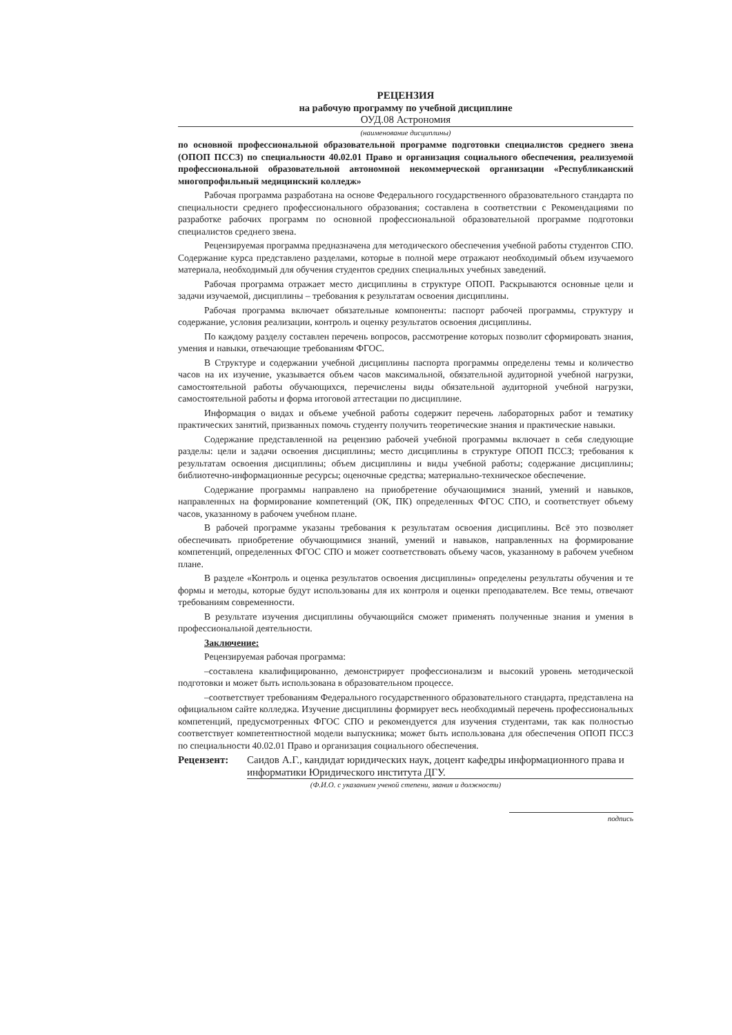РЕЦЕНЗИЯ
на рабочую программу по учебной дисциплине
ОУД.08 Астрономия
(наименование дисциплины)
по основной профессиональной образовательной программе подготовки специалистов среднего звена (ОПОП ПССЗ) по специальности 40.02.01 Право и организация социального обеспечения, реализуемой профессиональной образовательной автономной некоммерческой организации «Республиканский многопрофильный медицинский колледж»
Рабочая программа разработана на основе Федерального государственного образовательного стандарта по специальности среднего профессионального образования; составлена в соответствии с Рекомендациями по разработке рабочих программ по основной профессиональной образовательной программе подготовки специалистов среднего звена.
Рецензируемая программа предназначена для методического обеспечения учебной работы студентов СПО. Содержание курса представлено разделами, которые в полной мере отражают необходимый объем изучаемого материала, необходимый для обучения студентов средних специальных учебных заведений.
Рабочая программа отражает место дисциплины в структуре ОПОП. Раскрываются основные цели и задачи изучаемой, дисциплины – требования к результатам освоения дисциплины.
Рабочая программа включает обязательные компоненты: паспорт рабочей программы, структуру и содержание, условия реализации, контроль и оценку результатов освоения дисциплины.
По каждому разделу составлен перечень вопросов, рассмотрение которых позволит сформировать знания, умения и навыки, отвечающие требованиям ФГОС.
В Структуре и содержании учебной дисциплины паспорта программы определены темы и количество часов на их изучение, указывается объем часов максимальной, обязательной аудиторной учебной нагрузки, самостоятельной работы обучающихся, перечислены виды обязательной аудиторной учебной нагрузки, самостоятельной работы и форма итоговой аттестации по дисциплине.
Информация о видах и объеме учебной работы содержит перечень лабораторных работ и тематику практических занятий, призванных помочь студенту получить теоретические знания и практические навыки.
Содержание представленной на рецензию рабочей учебной программы включает в себя следующие разделы: цели и задачи освоения дисциплины; место дисциплины в структуре ОПОП ПССЗ; требования к результатам освоения дисциплины; объем дисциплины и виды учебной работы; содержание дисциплины; библиотечно-информационные ресурсы; оценочные средства; материально-техническое обеспечение.
Содержание программы направлено на приобретение обучающимися знаний, умений и навыков, направленных на формирование компетенций (ОК, ПК) определенных ФГОС СПО, и соответствует объему часов, указанному в рабочем учебном плане.
В рабочей программе указаны требования к результатам освоения дисциплины. Всё это позволяет обеспечивать приобретение обучающимися знаний, умений и навыков, направленных на формирование компетенций, определенных ФГОС СПО и может соответствовать объему часов, указанному в рабочем учебном плане.
В разделе «Контроль и оценка результатов освоения дисциплины» определены результаты обучения и те формы и методы, которые будут использованы для их контроля и оценки преподавателем. Все темы, отвечают требованиям современности.
В результате изучения дисциплины обучающийся сможет применять полученные знания и умения в профессиональной деятельности.
Заключение:
Рецензируемая рабочая программа:
–составлена квалифицированно, демонстрирует профессионализм и высокий уровень методической подготовки и может быть использована в образовательном процессе.
–соответствует требованиям Федерального государственного образовательного стандарта, представлена на официальном сайте колледжа. Изучение дисциплины формирует весь необходимый перечень профессиональных компетенций, предусмотренных ФГОС СПО и рекомендуется для изучения студентами, так как полностью соответствует компетентностной модели выпускника; может быть использована для обеспечения ОПОП ПССЗ по специальности 40.02.01 Право и организация социального обеспечения.
Рецензент: Саидов А.Г., кандидат юридических наук, доцент кафедры информационного права и информатики Юридического института ДГУ.
(Ф.И.О. с указанием ученой степени, звания и должности)
подпись